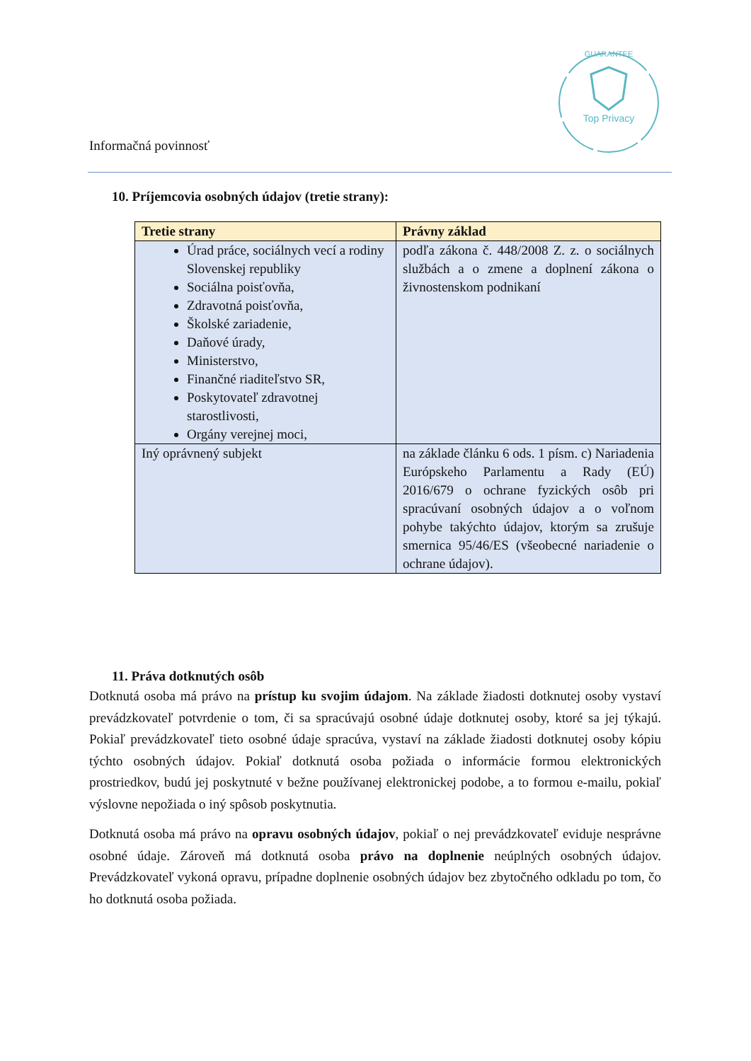Top Privacy
GUARANTEE
Informačná povinnosť
10. Príjemcovia osobných údajov (tretie strany):
| Tretie strany | Právny základ |
| --- | --- |
| Úrad práce, sociálnych vecí a rodiny Slovenskej republiky Sociálna poisťovňa, Zdravotná poisťovňa, Školské zariadenie, Daňové úrady, Ministerstvo, Finančné riaditeľstvo SR, Poskytovateľ zdravotnej starostlivosti, Orgány verejnej moci, | podľa zákona č. 448/2008 Z. z. o sociálnych službách a o zmene a doplnení zákona o živnostenskom podnikaní |
| Iný oprávnený subjekt | na základe článku 6 ods. 1 písm. c) Nariadenia Európskeho Parlamentu a Rady (EÚ) 2016/679 o ochrane fyzických osôb pri spracúvaní osobných údajov a o voľnom pohybe takýchto údajov, ktorým sa zrušuje smernica 95/46/ES (všeobecné nariadenie o ochrane údajov). |
11. Práva dotknutých osôb
Dotknutá osoba má právo na prístup ku svojim údajom. Na základe žiadosti dotknutej osoby vystaví prevádzkovateľ potvrdenie o tom, či sa spracúvajú osobné údaje dotknutej osoby, ktoré sa jej týkajú. Pokiaľ prevádzkovateľ tieto osobné údaje spracúva, vystaví na základe žiadosti dotknutej osoby kópiu týchto osobných údajov. Pokiaľ dotknutá osoba požiada o informácie formou elektronických prostriedkov, budú jej poskytnuté v bežne používanej elektronickej podobe, a to formou e-mailu, pokiaľ výslovne nepožiada o iný spôsob poskytnutia.
Dotknutá osoba má právo na opravu osobných údajov, pokiaľ o nej prevádzkovateľ eviduje nesprávne osobné údaje. Zároveň má dotknutá osoba právo na doplnenie neúplných osobných údajov. Prevádzkovateľ vykoná opravu, prípadne doplnenie osobných údajov bez zbytočného odkladu po tom, čo ho dotknutá osoba požiada.